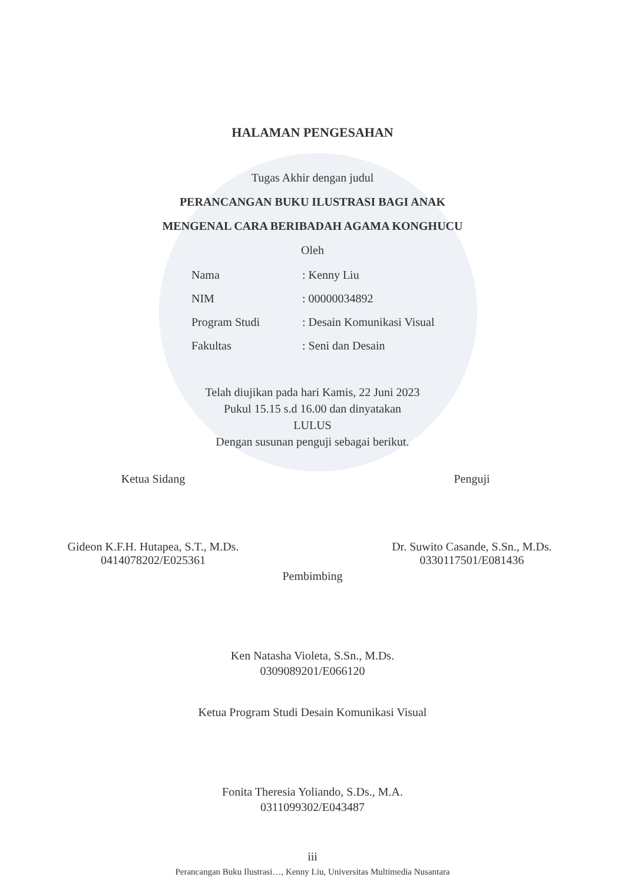HALAMAN PENGESAHAN
Tugas Akhir dengan judul
PERANCANGAN BUKU ILUSTRASI BAGI ANAK
MENGENAL CARA BERIBADAH AGAMA KONGHUCU
Oleh
Nama: Kenny Liu
NIM: 00000034892
Program Studi: Desain Komunikasi Visual
Fakultas: Seni dan Desain
Telah diujikan pada hari Kamis, 22 Juni 2023
Pukul 15.15 s.d 16.00 dan dinyatakan
LULUS
Dengan susunan penguji sebagai berikut.
Ketua Sidang
Gideon K.F.H. Hutapea, S.T., M.Ds.
0414078202/E025361
Penguji
Dr. Suwito Casande, S.Sn., M.Ds.
0330117501/E081436
Pembimbing
Ken Natasha Violeta, S.Sn., M.Ds.
0309089201/E066120
Ketua Program Studi Desain Komunikasi Visual
Fonita Theresia Yoliando, S.Ds., M.A.
0311099302/E043487
iii
Perancangan Buku Ilustrasi…, Kenny Liu, Universitas Multimedia Nusantara